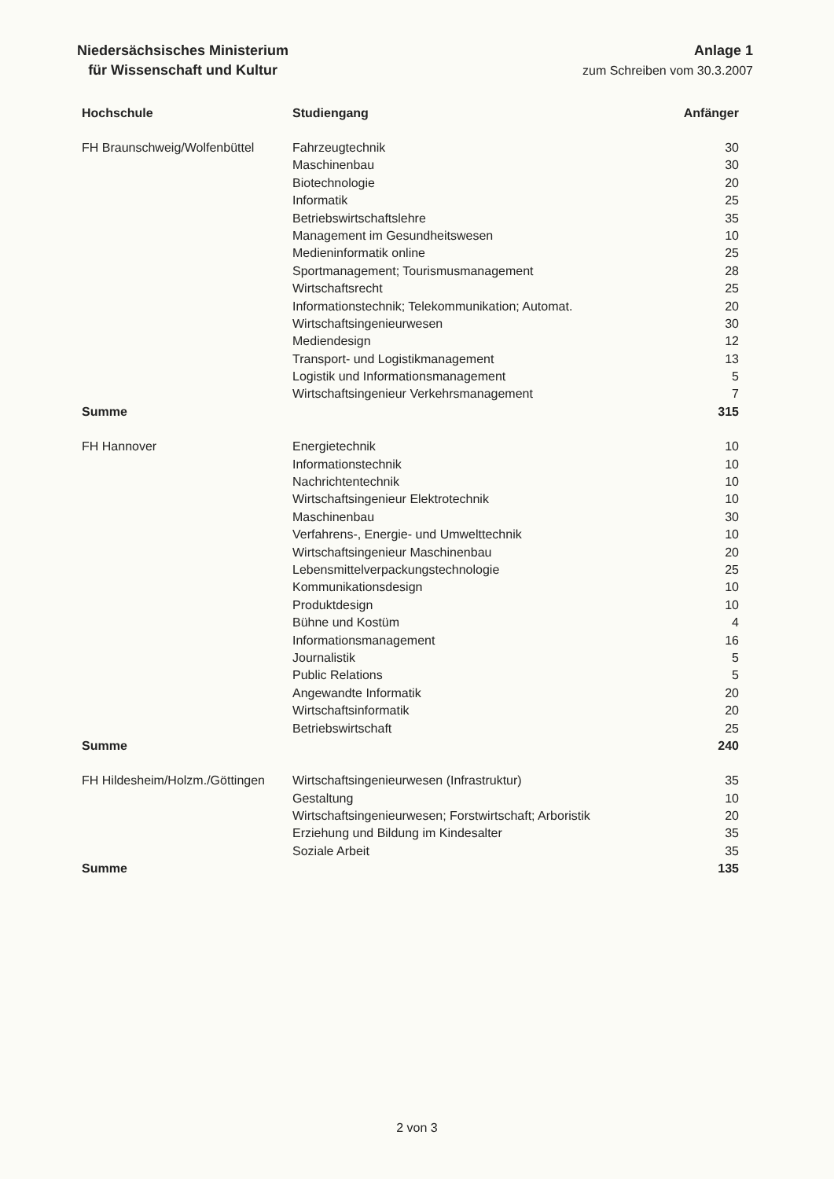Niedersächsisches Ministerium
für Wissenschaft und Kultur
Anlage 1
zum Schreiben vom 30.3.2007
| Hochschule | Studiengang | Anfänger |
| --- | --- | --- |
| FH Braunschweig/Wolfenbüttel | Fahrzeugtechnik | 30 |
| | Maschinenbau | 30 |
| | Biotechnologie | 20 |
| | Informatik | 25 |
| | Betriebswirtschaftslehre | 35 |
| | Management im Gesundheitswesen | 10 |
| | Medieninformatik online | 25 |
| | Sportmanagement; Tourismusmanagement | 28 |
| | Wirtschaftsrecht | 25 |
| | Informationstechnik; Telekommunikation; Automat. | 20 |
| | Wirtschaftsingenieurwesen | 30 |
| | Mediendesign | 12 |
| | Transport- und Logistikmanagement | 13 |
| | Logistik und Informationsmanagement | 5 |
| | Wirtschaftsingenieur Verkehrsmanagement | 7 |
| Summe | | 315 |
| FH Hannover | Energietechnik | 10 |
| | Informationstechnik | 10 |
| | Nachrichtentechnik | 10 |
| | Wirtschaftsingenieur Elektrotechnik | 10 |
| | Maschinenbau | 30 |
| | Verfahrens-, Energie- und Umwelttechnik | 10 |
| | Wirtschaftsingenieur Maschinenbau | 20 |
| | Lebensmittelverpackungstechnologie | 25 |
| | Kommunikationsdesign | 10 |
| | Produktdesign | 10 |
| | Bühne und Kostüm | 4 |
| | Informationsmanagement | 16 |
| | Journalistik | 5 |
| | Public Relations | 5 |
| | Angewandte Informatik | 20 |
| | Wirtschaftsinformatik | 20 |
| | Betriebswirtschaft | 25 |
| Summe | | 240 |
| FH Hildesheim/Holzm./Göttingen | Wirtschaftsingenieurwesen (Infrastruktur) | 35 |
| | Gestaltung | 10 |
| | Wirtschaftsingenieurwesen; Forstwirtschaft; Arboristik | 20 |
| | Erziehung und Bildung im Kindesalter | 35 |
| | Soziale Arbeit | 35 |
| Summe | | 135 |
2 von 3